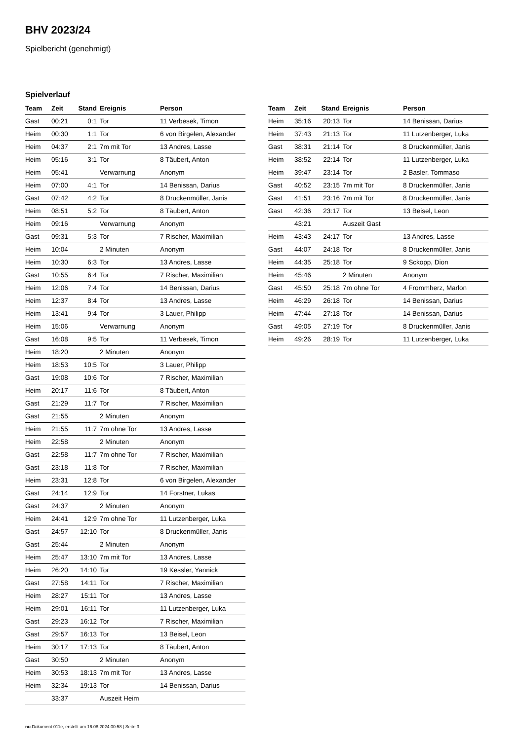BHV 2023/24
Spielbericht (genehmigt)
Spielverlauf
| Team | Zeit | Stand | Ereignis | Person |
| --- | --- | --- | --- | --- |
| Gast | 00:21 | 0:1 | Tor | 11 Verbesek, Timon |
| Heim | 00:30 | 1:1 | Tor | 6 von Birgelen, Alexander |
| Heim | 04:37 | 2:1 | 7m mit Tor | 13 Andres, Lasse |
| Heim | 05:16 | 3:1 | Tor | 8 Täubert, Anton |
| Heim | 05:41 | | Verwarnung | Anonym |
| Heim | 07:00 | 4:1 | Tor | 14 Benissan, Darius |
| Gast | 07:42 | 4:2 | Tor | 8 Druckenmüller, Janis |
| Heim | 08:51 | 5:2 | Tor | 8 Täubert, Anton |
| Heim | 09:16 | | Verwarnung | Anonym |
| Gast | 09:31 | 5:3 | Tor | 7 Rischer, Maximilian |
| Heim | 10:04 | | 2 Minuten | Anonym |
| Heim | 10:30 | 6:3 | Tor | 13 Andres, Lasse |
| Gast | 10:55 | 6:4 | Tor | 7 Rischer, Maximilian |
| Heim | 12:06 | 7:4 | Tor | 14 Benissan, Darius |
| Heim | 12:37 | 8:4 | Tor | 13 Andres, Lasse |
| Heim | 13:41 | 9:4 | Tor | 3 Lauer, Philipp |
| Heim | 15:06 | | Verwarnung | Anonym |
| Gast | 16:08 | 9:5 | Tor | 11 Verbesek, Timon |
| Heim | 18:20 | | 2 Minuten | Anonym |
| Heim | 18:53 | 10:5 | Tor | 3 Lauer, Philipp |
| Gast | 19:08 | 10:6 | Tor | 7 Rischer, Maximilian |
| Heim | 20:17 | 11:6 | Tor | 8 Täubert, Anton |
| Gast | 21:29 | 11:7 | Tor | 7 Rischer, Maximilian |
| Gast | 21:55 | | 2 Minuten | Anonym |
| Heim | 21:55 | 11:7 | 7m ohne Tor | 13 Andres, Lasse |
| Heim | 22:58 | | 2 Minuten | Anonym |
| Gast | 22:58 | 11:7 | 7m ohne Tor | 7 Rischer, Maximilian |
| Gast | 23:18 | 11:8 | Tor | 7 Rischer, Maximilian |
| Heim | 23:31 | 12:8 | Tor | 6 von Birgelen, Alexander |
| Gast | 24:14 | 12:9 | Tor | 14 Forstner, Lukas |
| Gast | 24:37 | | 2 Minuten | Anonym |
| Heim | 24:41 | 12:9 | 7m ohne Tor | 11 Lutzenberger, Luka |
| Gast | 24:57 | 12:10 | Tor | 8 Druckenmüller, Janis |
| Gast | 25:44 | | 2 Minuten | Anonym |
| Heim | 25:47 | 13:10 | 7m mit Tor | 13 Andres, Lasse |
| Heim | 26:20 | 14:10 | Tor | 19 Kessler, Yannick |
| Gast | 27:58 | 14:11 | Tor | 7 Rischer, Maximilian |
| Heim | 28:27 | 15:11 | Tor | 13 Andres, Lasse |
| Heim | 29:01 | 16:11 | Tor | 11 Lutzenberger, Luka |
| Gast | 29:23 | 16:12 | Tor | 7 Rischer, Maximilian |
| Gast | 29:57 | 16:13 | Tor | 13 Beisel, Leon |
| Heim | 30:17 | 17:13 | Tor | 8 Täubert, Anton |
| Gast | 30:50 | | 2 Minuten | Anonym |
| Heim | 30:53 | 18:13 | 7m mit Tor | 13 Andres, Lasse |
| Heim | 32:34 | 19:13 | Tor | 14 Benissan, Darius |
| | 33:37 | | Auszeit Heim | |
| Team | Zeit | Stand | Ereignis | Person |
| --- | --- | --- | --- | --- |
| Heim | 35:16 | 20:13 | Tor | 14 Benissan, Darius |
| Heim | 37:43 | 21:13 | Tor | 11 Lutzenberger, Luka |
| Gast | 38:31 | 21:14 | Tor | 8 Druckenmüller, Janis |
| Heim | 38:52 | 22:14 | Tor | 11 Lutzenberger, Luka |
| Heim | 39:47 | 23:14 | Tor | 2 Basler, Tommaso |
| Gast | 40:52 | 23:15 | 7m mit Tor | 8 Druckenmüller, Janis |
| Gast | 41:51 | 23:16 | 7m mit Tor | 8 Druckenmüller, Janis |
| Gast | 42:36 | 23:17 | Tor | 13 Beisel, Leon |
| | 43:21 | | Auszeit Gast | |
| Heim | 43:43 | 24:17 | Tor | 13 Andres, Lasse |
| Gast | 44:07 | 24:18 | Tor | 8 Druckenmüller, Janis |
| Heim | 44:35 | 25:18 | Tor | 9 Sckopp, Dion |
| Heim | 45:46 | | 2 Minuten | Anonym |
| Gast | 45:50 | 25:18 | 7m ohne Tor | 4 Frommherz, Marlon |
| Heim | 46:29 | 26:18 | Tor | 14 Benissan, Darius |
| Heim | 47:44 | 27:18 | Tor | 14 Benissan, Darius |
| Gast | 49:05 | 27:19 | Tor | 8 Druckenmüller, Janis |
| Heim | 49:26 | 28:19 | Tor | 11 Lutzenberger, Luka |
nu.Dokument 011e, erstellt am 16.08.2024 00:58 | Seite 3